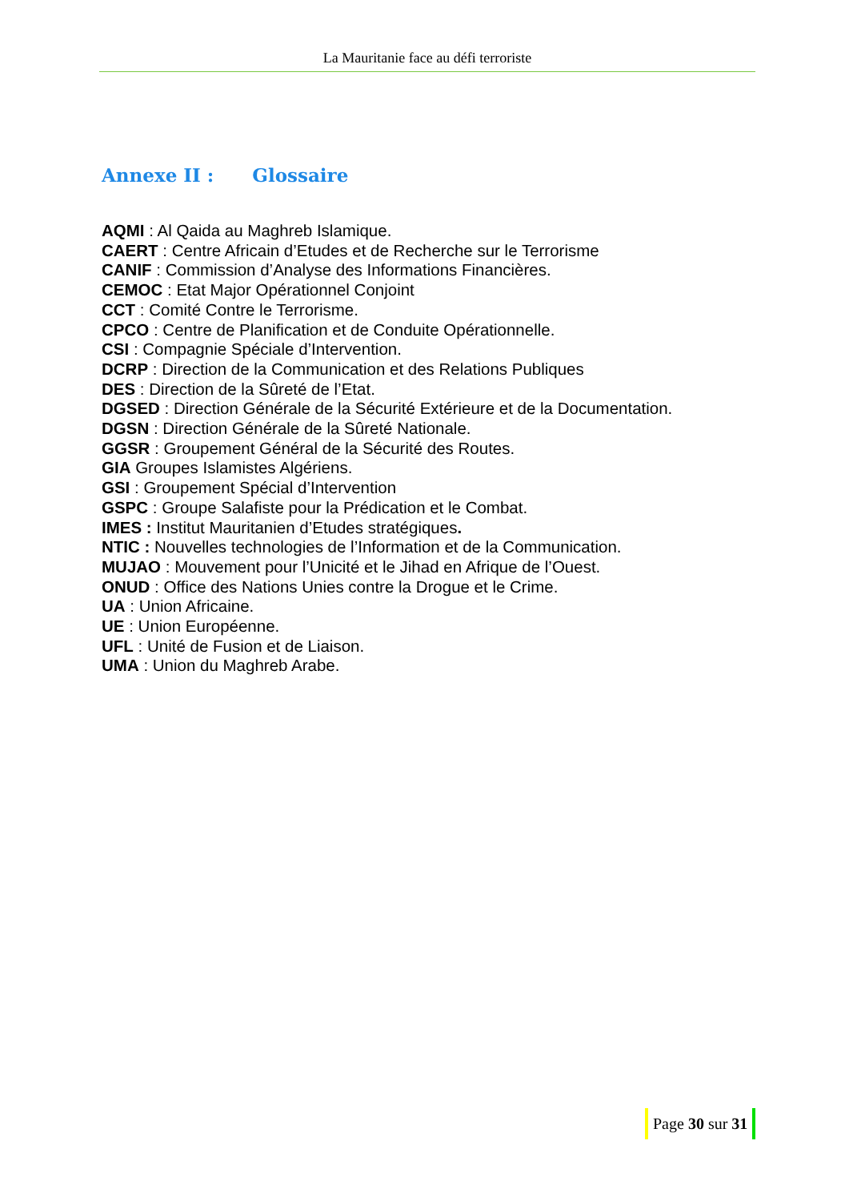La Mauritanie face au défi terroriste
Annexe II : Glossaire
AQMI : Al Qaida au Maghreb Islamique.
CAERT : Centre Africain d’Etudes et de Recherche sur le Terrorisme
CANIF : Commission d’Analyse des Informations Financières.
CEMOC : Etat Major Opérationnel Conjoint
CCT : Comité Contre le Terrorisme.
CPCO : Centre de Planification et de Conduite Opérationnelle.
CSI : Compagnie Spéciale d’Intervention.
DCRP : Direction de la Communication et des Relations Publiques
DES : Direction de la Sûreté de l’Etat.
DGSED : Direction Générale de la Sécurité Extérieure et de la Documentation.
DGSN : Direction Générale de la Sûreté Nationale.
GGSR : Groupement Général de la Sécurité des Routes.
GIA Groupes Islamistes Algériens.
GSI : Groupement Spécial d’Intervention
GSPC : Groupe Salafiste pour la Prédication et le Combat.
IMES : Institut Mauritanien d’Etudes stratégiques.
NTIC : Nouvelles technologies de l’Information et de la Communication.
MUJAO : Mouvement pour l’Unicité et le Jihad en Afrique de l’Ouest.
ONUD : Office des Nations Unies contre la Drogue et le Crime.
UA : Union Africaine.
UE : Union Européenne.
UFL : Unité de Fusion et de Liaison.
UMA : Union du Maghreb Arabe.
Page 30 sur 31